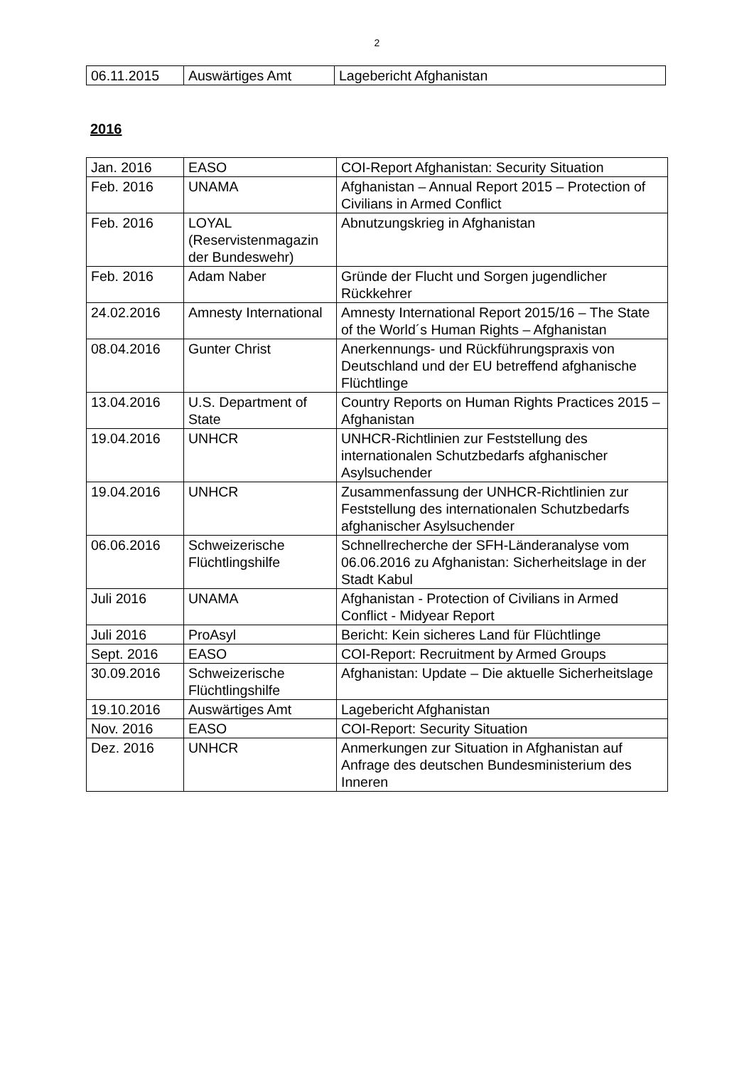2
| 06.11.2015 | Auswärtiges Amt | Lagebericht Afghanistan |
2016
| Jan. 2016 | EASO | COI-Report Afghanistan: Security Situation |
| Feb. 2016 | UNAMA | Afghanistan – Annual Report 2015 – Protection of Civilians in Armed Conflict |
| Feb. 2016 | LOYAL (Reservistenmagazin der Bundeswehr) | Abnutzungskrieg in Afghanistan |
| Feb. 2016 | Adam Naber | Gründe der Flucht und Sorgen jugendlicher Rückkehrer |
| 24.02.2016 | Amnesty International | Amnesty International Report 2015/16 – The State of the World´s Human Rights – Afghanistan |
| 08.04.2016 | Gunter Christ | Anerkennungs- und Rückführungspraxis von Deutschland und der EU betreffend afghanische Flüchtlinge |
| 13.04.2016 | U.S. Department of State | Country Reports on Human Rights Practices 2015 – Afghanistan |
| 19.04.2016 | UNHCR | UNHCR-Richtlinien zur Feststellung des internationalen Schutzbedarfs afghanischer Asylsuchender |
| 19.04.2016 | UNHCR | Zusammenfassung der UNHCR-Richtlinien zur Feststellung des internationalen Schutzbedarfs afghanischer Asylsuchender |
| 06.06.2016 | Schweizerische Flüchtlingshilfe | Schnellrecherche der SFH-Länderanalyse vom 06.06.2016 zu Afghanistan: Sicherheitslage in der Stadt Kabul |
| Juli 2016 | UNAMA | Afghanistan - Protection of Civilians in Armed Conflict - Midyear Report |
| Juli 2016 | ProAsyl | Bericht: Kein sicheres Land für Flüchtlinge |
| Sept. 2016 | EASO | COI-Report: Recruitment by Armed Groups |
| 30.09.2016 | Schweizerische Flüchtlingshilfe | Afghanistan: Update – Die aktuelle Sicherheitslage |
| 19.10.2016 | Auswärtiges Amt | Lagebericht Afghanistan |
| Nov. 2016 | EASO | COI-Report: Security Situation |
| Dez. 2016 | UNHCR | Anmerkungen zur Situation in Afghanistan auf Anfrage des deutschen Bundesministerium des Inneren |